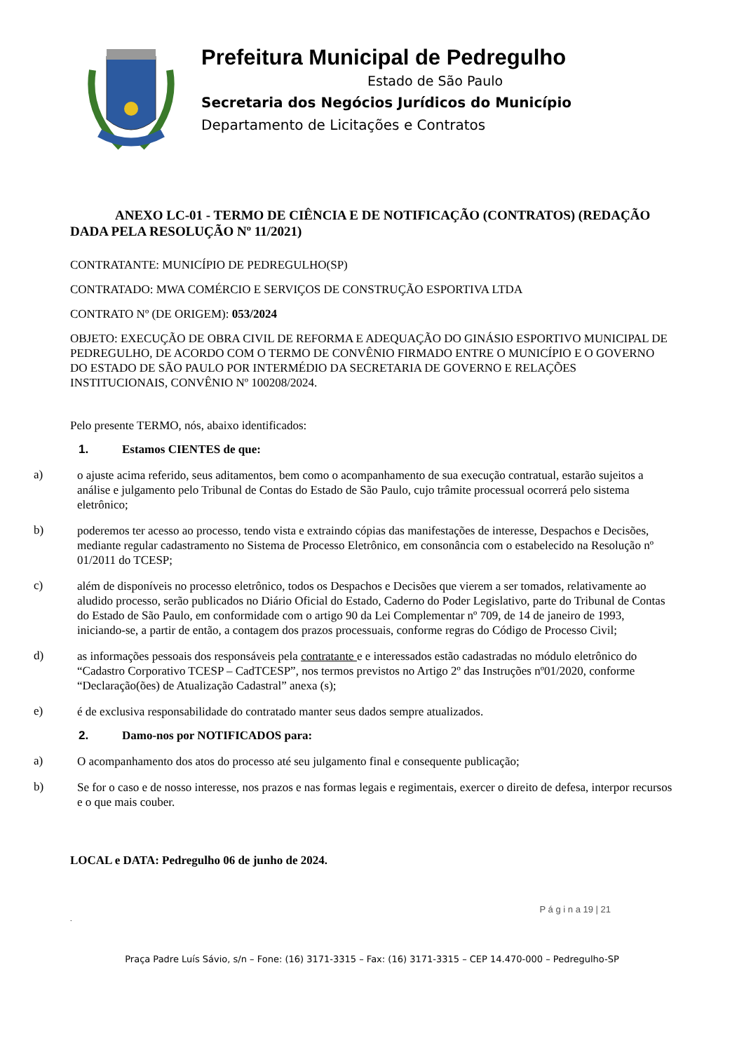Prefeitura Municipal de Pedregulho
Estado de São Paulo
Secretaria dos Negócios Jurídicos do Município
Departamento de Licitações e Contratos
ANEXO LC-01 - TERMO DE CIÊNCIA E DE NOTIFICAÇÃO (CONTRATOS) (REDAÇÃO DADA PELA RESOLUÇÃO Nº 11/2021)
CONTRATANTE: MUNICÍPIO DE PEDREGULHO(SP)
CONTRATADO: MWA COMÉRCIO E SERVIÇOS DE CONSTRUÇÃO ESPORTIVA LTDA
CONTRATO Nº (DE ORIGEM): 053/2024
OBJETO: EXECUÇÃO DE OBRA CIVIL DE REFORMA E ADEQUAÇÃO DO GINÁSIO ESPORTIVO MUNICIPAL DE PEDREGULHO, DE ACORDO COM O TERMO DE CONVÊNIO FIRMADO ENTRE O MUNICÍPIO E O GOVERNO DO ESTADO DE SÃO PAULO POR INTERMÉDIO DA SECRETARIA DE GOVERNO E RELAÇÕES INSTITUCIONAIS, CONVÊNIO Nº 100208/2024.
Pelo presente TERMO, nós, abaixo identificados:
1. Estamos CIENTES de que:
a)
o ajuste acima referido, seus aditamentos, bem como o acompanhamento de sua execução contratual, estarão sujeitos a análise e julgamento pelo Tribunal de Contas do Estado de São Paulo, cujo trâmite processual ocorrerá pelo sistema eletrônico;
b)
poderemos ter acesso ao processo, tendo vista e extraindo cópias das manifestações de interesse, Despachos e Decisões, mediante regular cadastramento no Sistema de Processo Eletrônico, em consonância com o estabelecido na Resolução nº 01/2011 do TCESP;
c)
além de disponíveis no processo eletrônico, todos os Despachos e Decisões que vierem a ser tomados, relativamente ao aludido processo, serão publicados no Diário Oficial do Estado, Caderno do Poder Legislativo, parte do Tribunal de Contas do Estado de São Paulo, em conformidade com o artigo 90 da Lei Complementar nº 709, de 14 de janeiro de 1993, iniciando-se, a partir de então, a contagem dos prazos processuais, conforme regras do Código de Processo Civil;
d)
as informações pessoais dos responsáveis pela contratante e e interessados estão cadastradas no módulo eletrônico do “Cadastro Corporativo TCESP – CadTCESP”, nos termos previstos no Artigo 2º das Instruções nº01/2020, conforme “Declaração(ões) de Atualização Cadastral” anexa (s);
e)
é de exclusiva responsabilidade do contratado manter seus dados sempre atualizados.
2. Damo-nos por NOTIFICADOS para:
a)
O acompanhamento dos atos do processo até seu julgamento final e consequente publicação;
b)
Se for o caso e de nosso interesse, nos prazos e nas formas legais e regimentais, exercer o direito de defesa, interpor recursos e o que mais couber.
LOCAL e DATA: Pedregulho 06 de junho de 2024.
P á g i n a 19 | 21
.
Praça Padre Luís Sávio, s/n – Fone: (16) 3171-3315 – Fax: (16) 3171-3315 – CEP 14.470-000 – Pedregulho-SP